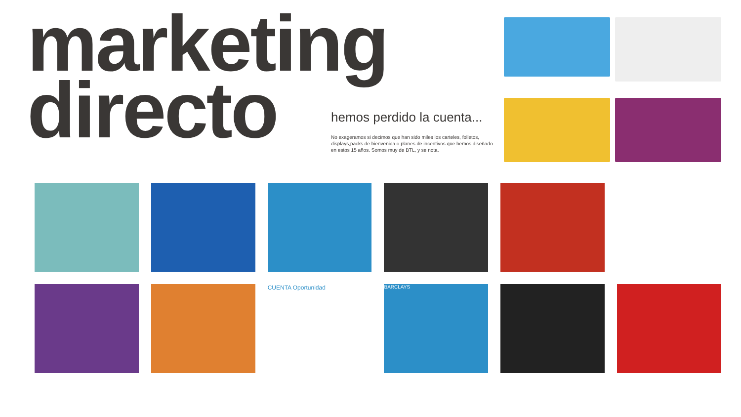marketing
directo
hemos perdido la cuenta...
No exageramos si decimos que han sido miles los carteles, folletos, displays,packs de bienvenida o planes de incentivos que hemos diseñado en estos 15 años. Somos muy de BTL, y se nota.
CUENTA Oportunidad
BARCLAYS